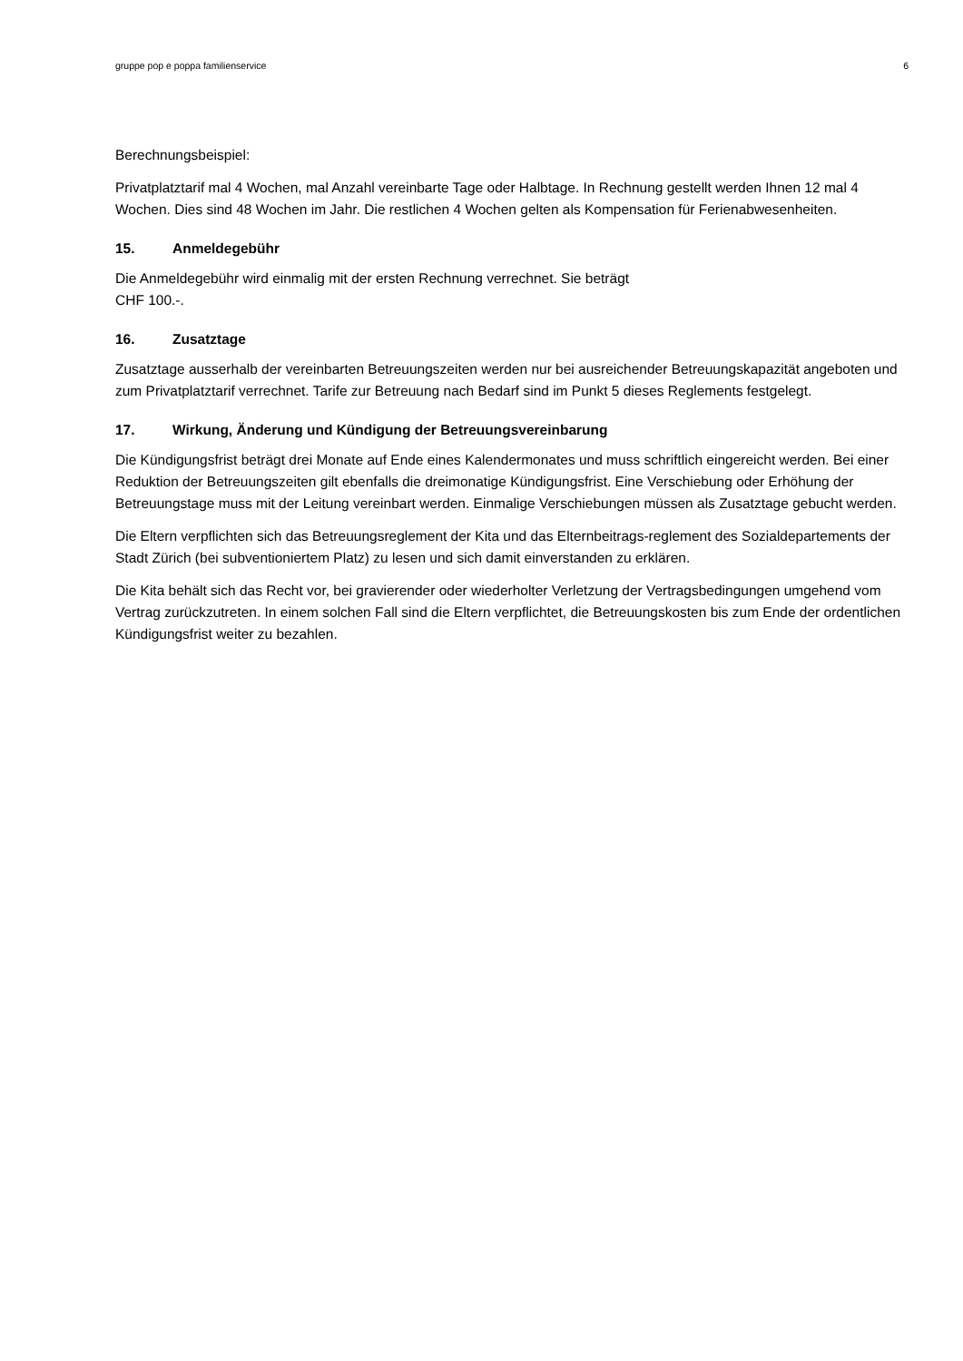gruppe pop e poppa familienservice 6
Berechnungsbeispiel:
Privatplatztarif mal 4 Wochen, mal Anzahl vereinbarte Tage oder Halbtage. In Rechnung gestellt werden Ihnen 12 mal 4 Wochen. Dies sind 48 Wochen im Jahr. Die restlichen 4 Wochen gelten als Kompensation für Ferienabwesenheiten.
15. Anmeldegebühr
Die Anmeldegebühr wird einmalig mit der ersten Rechnung verrechnet. Sie beträgt
CHF 100.-.
16. Zusatztage
Zusatztage ausserhalb der vereinbarten Betreuungszeiten werden nur bei ausreichender Betreuungskapazität angeboten und zum Privatplatztarif verrechnet. Tarife zur Betreuung nach Bedarf sind im Punkt 5 dieses Reglements festgelegt.
17. Wirkung, Änderung und Kündigung der Betreuungsvereinbarung
Die Kündigungsfrist beträgt drei Monate auf Ende eines Kalendermonates und muss schriftlich eingereicht werden. Bei einer Reduktion der Betreuungszeiten gilt ebenfalls die dreimonatige Kündigungsfrist. Eine Verschiebung oder Erhöhung der Betreuungstage muss mit der Leitung vereinbart werden. Einmalige Verschiebungen müssen als Zusatztage gebucht werden.
Die Eltern verpflichten sich das Betreuungsreglement der Kita und das Elternbeitrags-reglement des Sozialdepartements der Stadt Zürich (bei subventioniertem Platz) zu lesen und sich damit einverstanden zu erklären.
Die Kita behält sich das Recht vor, bei gravierender oder wiederholter Verletzung der Vertragsbedingungen umgehend vom Vertrag zurückzutreten. In einem solchen Fall sind die Eltern verpflichtet, die Betreuungskosten bis zum Ende der ordentlichen Kündigungsfrist weiter zu bezahlen.